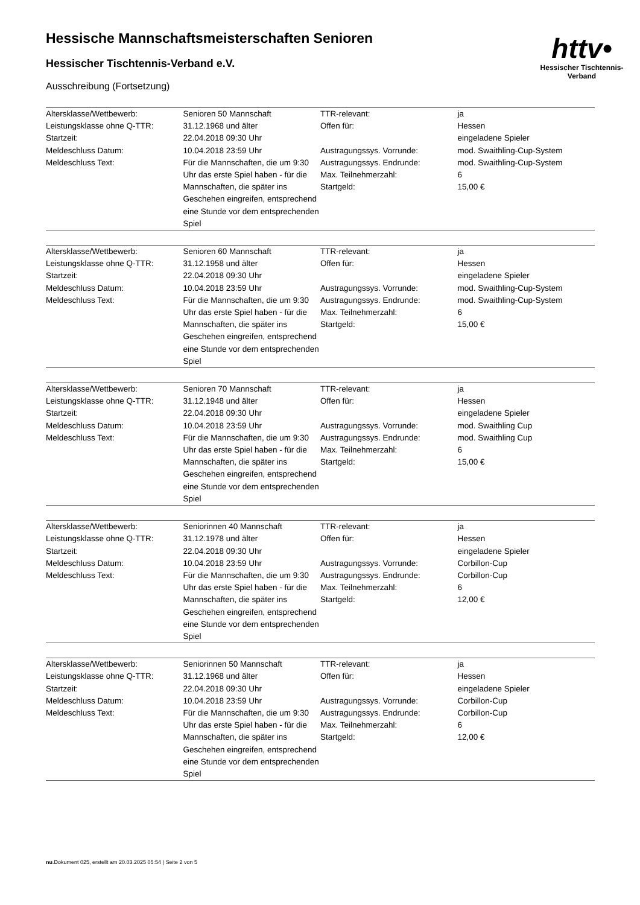httv•
Hessischer Tischtennis-Verband
Hessische Mannschaftsmeisterschaften Senioren
Hessischer Tischtennis-Verband e.V.
Ausschreibung (Fortsetzung)
| Altersklasse/Wettbewerb: Leistungsklasse ohne Q-TTR: Startzeit: Meldeschluss Datum: Meldeschluss Text: | Senioren 50 Mannschaft 31.12.1968 und älter 22.04.2018 09:30 Uhr 10.04.2018 23:59 Uhr Für die Mannschaften, die um 9:30 Uhr das erste Spiel haben - für die Mannschaften, die später ins Geschehen eingreifen, entsprechend eine Stunde vor dem entsprechenden Spiel | TTR-relevant: Offen für: Austragungssys. Vorrunde: Austragungssys. Endrunde: Max. Teilnehmerzahl: Startgeld: | ja Hessen eingeladene Spieler mod. Swaithling-Cup-System mod. Swaithling-Cup-System 6 15,00 € |
| Altersklasse/Wettbewerb: Leistungsklasse ohne Q-TTR: Startzeit: Meldeschluss Datum: Meldeschluss Text: | Senioren 60 Mannschaft 31.12.1958 und älter 22.04.2018 09:30 Uhr 10.04.2018 23:59 Uhr Für die Mannschaften, die um 9:30 Uhr das erste Spiel haben - für die Mannschaften, die später ins Geschehen eingreifen, entsprechend eine Stunde vor dem entsprechenden Spiel | TTR-relevant: Offen für: Austragungssys. Vorrunde: Austragungssys. Endrunde: Max. Teilnehmerzahl: Startgeld: | ja Hessen eingeladene Spieler mod. Swaithling-Cup-System mod. Swaithling-Cup-System 6 15,00 € |
| Altersklasse/Wettbewerb: Leistungsklasse ohne Q-TTR: Startzeit: Meldeschluss Datum: Meldeschluss Text: | Senioren 70 Mannschaft 31.12.1948 und älter 22.04.2018 09:30 Uhr 10.04.2018 23:59 Uhr Für die Mannschaften, die um 9:30 Uhr das erste Spiel haben - für die Mannschaften, die später ins Geschehen eingreifen, entsprechend eine Stunde vor dem entsprechenden Spiel | TTR-relevant: Offen für: Austragungssys. Vorrunde: Austragungssys. Endrunde: Max. Teilnehmerzahl: Startgeld: | ja Hessen eingeladene Spieler mod. Swaithling Cup mod. Swaithling Cup 6 15,00 € |
| Altersklasse/Wettbewerb: Leistungsklasse ohne Q-TTR: Startzeit: Meldeschluss Datum: Meldeschluss Text: | Seniorinnen 40 Mannschaft 31.12.1978 und älter 22.04.2018 09:30 Uhr 10.04.2018 23:59 Uhr Für die Mannschaften, die um 9:30 Uhr das erste Spiel haben - für die Mannschaften, die später ins Geschehen eingreifen, entsprechend eine Stunde vor dem entsprechenden Spiel | TTR-relevant: Offen für: Austragungssys. Vorrunde: Austragungssys. Endrunde: Max. Teilnehmerzahl: Startgeld: | ja Hessen eingeladene Spieler Corbillon-Cup Corbillon-Cup 6 12,00 € |
| Altersklasse/Wettbewerb: Leistungsklasse ohne Q-TTR: Startzeit: Meldeschluss Datum: Meldeschluss Text: | Seniorinnen 50 Mannschaft 31.12.1968 und älter 22.04.2018 09:30 Uhr 10.04.2018 23:59 Uhr Für die Mannschaften, die um 9:30 Uhr das erste Spiel haben - für die Mannschaften, die später ins Geschehen eingreifen, entsprechend eine Stunde vor dem entsprechenden Spiel | TTR-relevant: Offen für: Austragungssys. Vorrunde: Austragungssys. Endrunde: Max. Teilnehmerzahl: Startgeld: | ja Hessen eingeladene Spieler Corbillon-Cup Corbillon-Cup 6 12,00 € |
nu.Dokument 025, erstellt am 20.03.2025 05:54 | Seite 2 von 5